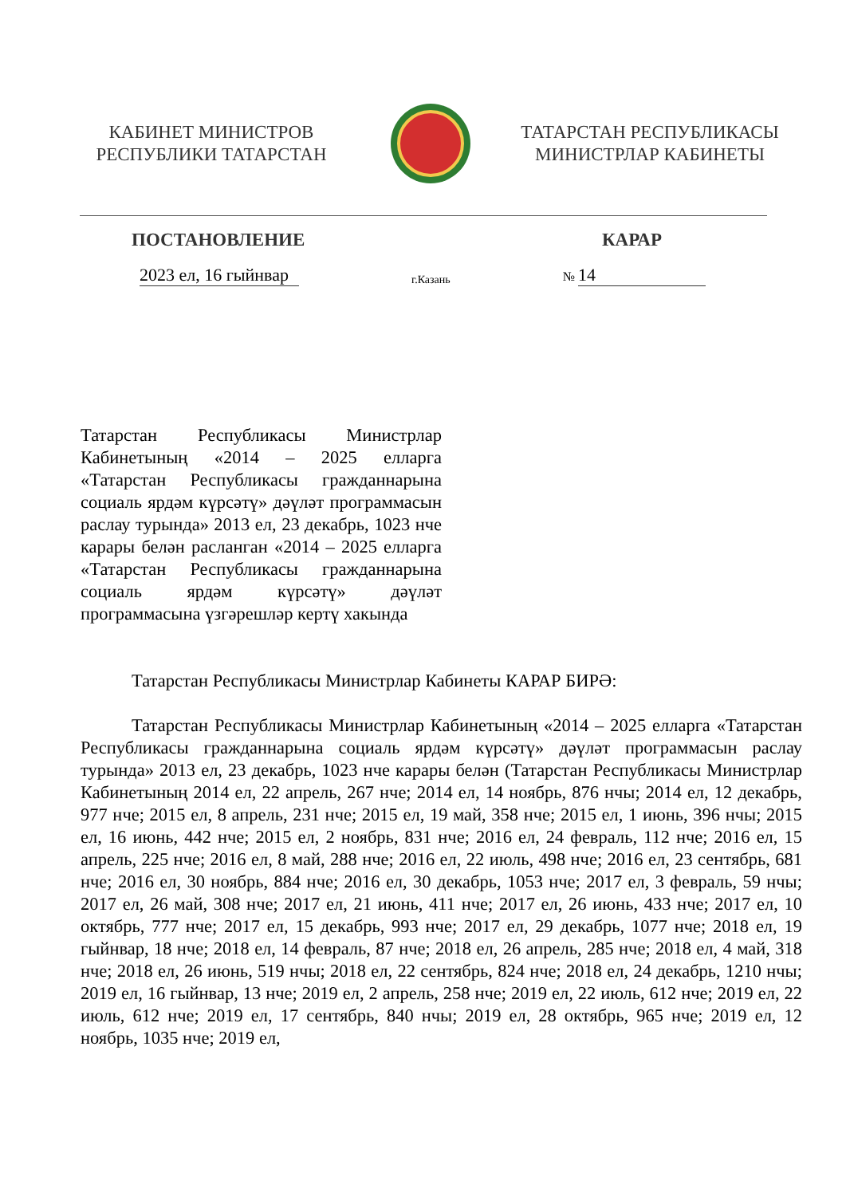КАБИНЕТ МИНИСТРОВ
РЕСПУБЛИКИ ТАТАРСТАН
ТАТАРСТАН РЕСПУБЛИКАСЫ
МИНИСТРЛАР КАБИНЕТЫ
ПОСТАНОВЛЕНИЕ КАРАР
2023 ел, 16 гыйнвар г.Казань № 14
Татарстан Республикасы Министрлар Кабинетының «2014 – 2025 елларга «Татарстан Республикасы гражданнарына социаль ярдәм күрсәтү» дәүләт программасын раслау турында» 2013 ел, 23 декабрь, 1023 нче карары белән расланган «2014 – 2025 елларга «Татарстан Республикасы гражданнарына социаль ярдәм күрсәтү» дәүләт программасына үзгәрешләр кертү хакында
Татарстан Республикасы Министрлар Кабинеты КАРАР БИРӘ:
Татарстан Республикасы Министрлар Кабинетының «2014 – 2025 елларга «Татарстан Республикасы гражданнарына социаль ярдәм күрсәтү» дәүләт программасын раслау турында» 2013 ел, 23 декабрь, 1023 нче карары белән (Татарстан Республикасы Министрлар Кабинетының 2014 ел, 22 апрель, 267 нче; 2014 ел, 14 ноябрь, 876 нчы; 2014 ел, 12 декабрь, 977 нче; 2015 ел, 8 апрель, 231 нче; 2015 ел, 19 май, 358 нче; 2015 ел, 1 июнь, 396 нчы; 2015 ел, 16 июнь, 442 нче; 2015 ел, 2 ноябрь, 831 нче; 2016 ел, 24 февраль, 112 нче; 2016 ел, 15 апрель, 225 нче; 2016 ел, 8 май, 288 нче; 2016 ел, 22 июль, 498 нче; 2016 ел, 23 сентябрь, 681 нче; 2016 ел, 30 ноябрь, 884 нче; 2016 ел, 30 декабрь, 1053 нче; 2017 ел, 3 февраль, 59 нчы; 2017 ел, 26 май, 308 нче; 2017 ел, 21 июнь, 411 нче; 2017 ел, 26 июнь, 433 нче; 2017 ел, 10 октябрь, 777 нче; 2017 ел, 15 декабрь, 993 нче; 2017 ел, 29 декабрь, 1077 нче; 2018 ел, 19 гыйнвар, 18 нче; 2018 ел, 14 февраль, 87 нче; 2018 ел, 26 апрель, 285 нче; 2018 ел, 4 май, 318 нче; 2018 ел, 26 июнь, 519 нчы; 2018 ел, 22 сентябрь, 824 нче; 2018 ел, 24 декабрь, 1210 нчы; 2019 ел, 16 гыйнвар, 13 нче; 2019 ел, 2 апрель, 258 нче; 2019 ел, 22 июль, 612 нче; 2019 ел, 22 июль, 612 нче; 2019 ел, 17 сентябрь, 840 нчы; 2019 ел, 28 октябрь, 965 нче; 2019 ел, 12 ноябрь, 1035 нче; 2019 ел,